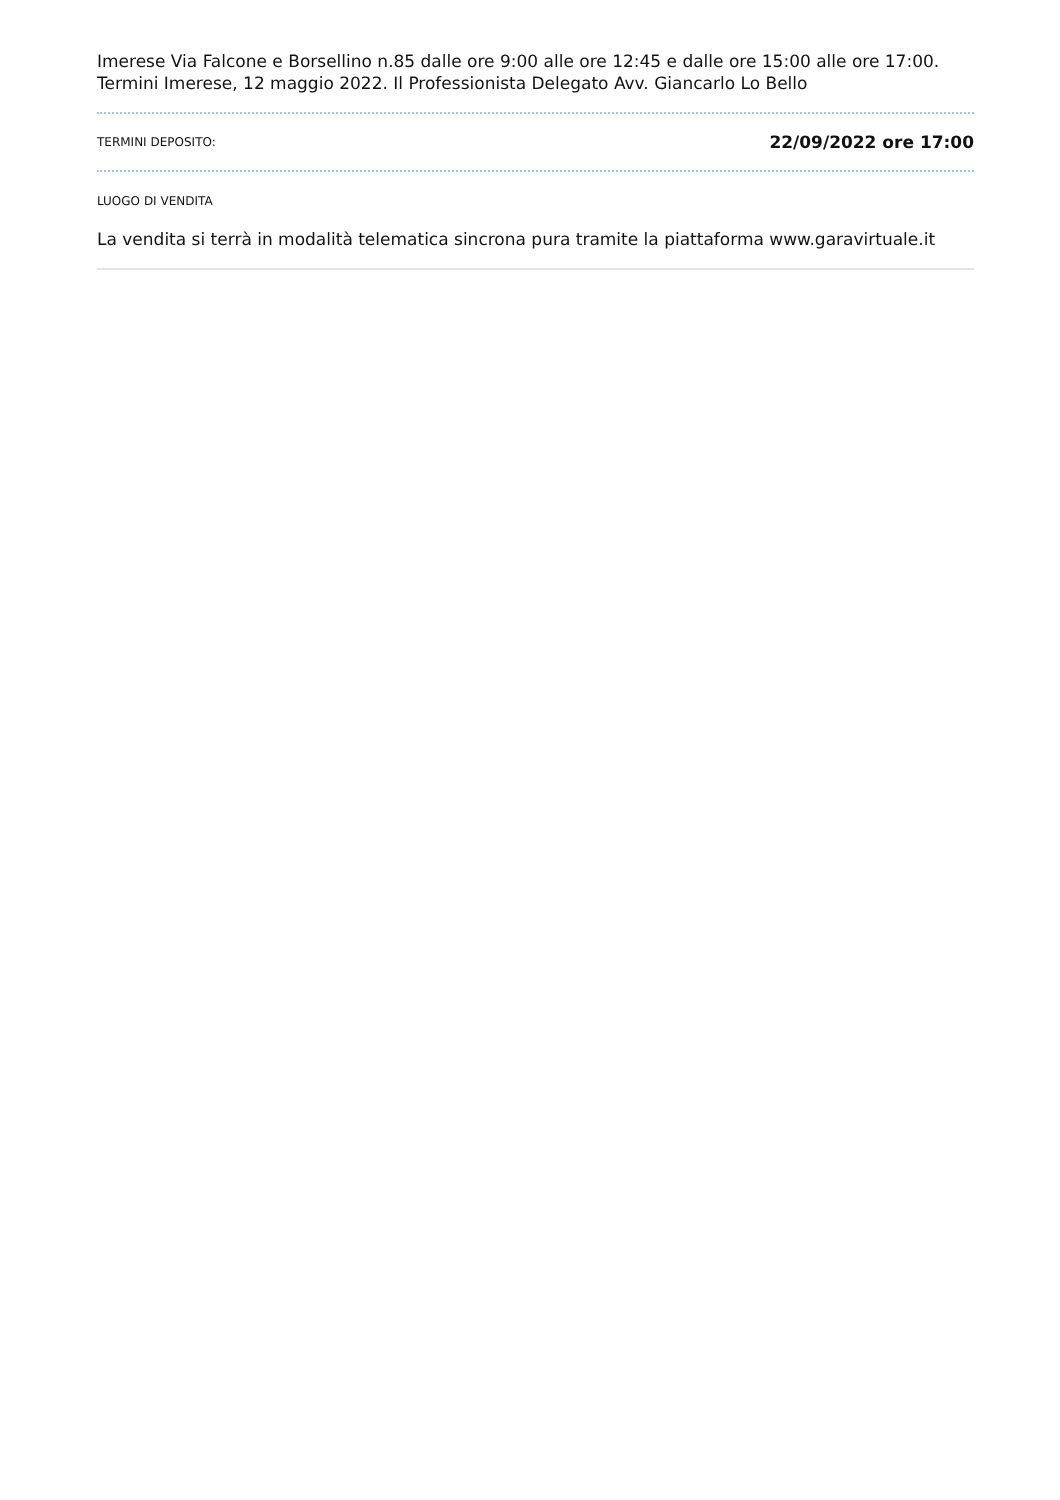Imerese Via Falcone e Borsellino n.85 dalle ore 9:00 alle ore 12:45 e dalle ore 15:00 alle ore 17:00. Termini Imerese, 12 maggio 2022. Il Professionista Delegato Avv. Giancarlo Lo Bello
TERMINI DEPOSITO: 22/09/2022 ore 17:00
LUOGO DI VENDITA
La vendita si terrà in modalità telematica sincrona pura tramite la piattaforma www.garavirtuale.it